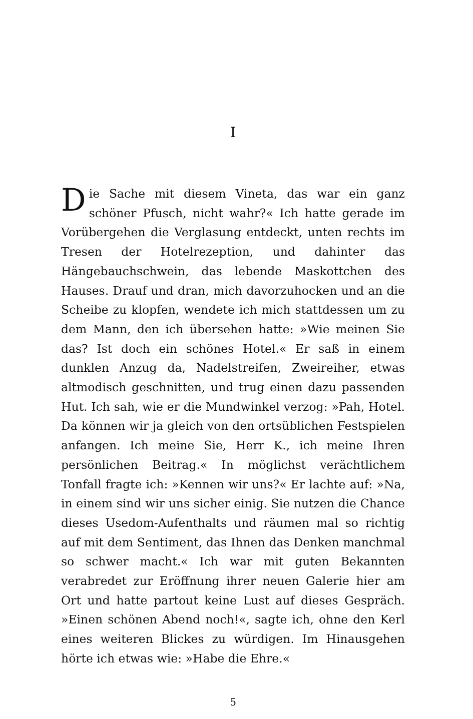I
Die Sache mit diesem Vineta, das war ein ganz schöner Pfusch, nicht wahr?« Ich hatte gerade im Vorübergehen die Verglasung entdeckt, unten rechts im Tresen der Hotelrezeption, und dahinter das Hängebauchschwein, das lebende Maskottchen des Hauses. Drauf und dran, mich davorzuhocken und an die Scheibe zu klopfen, wendete ich mich stattdessen um zu dem Mann, den ich übersehen hatte: »Wie meinen Sie das? Ist doch ein schönes Hotel.« Er saß in einem dunklen Anzug da, Nadelstreifen, Zweireiher, etwas altmodisch geschnitten, und trug einen dazu passenden Hut. Ich sah, wie er die Mundwinkel verzog: »Pah, Hotel. Da können wir ja gleich von den ortsüblichen Festspielen anfangen. Ich meine Sie, Herr K., ich meine Ihren persönlichen Beitrag.« In möglichst verächtlichem Tonfall fragte ich: »Kennen wir uns?« Er lachte auf: »Na, in einem sind wir uns sicher einig. Sie nutzen die Chance dieses Usedom-Aufenthalts und räumen mal so richtig auf mit dem Sentiment, das Ihnen das Denken manchmal so schwer macht.« Ich war mit guten Bekannten verabredet zur Eröffnung ihrer neuen Galerie hier am Ort und hatte partout keine Lust auf dieses Gespräch. »Einen schönen Abend noch!«, sagte ich, ohne den Kerl eines weiteren Blickes zu würdigen. Im Hinausgehen hörte ich etwas wie: »Habe die Ehre.«
5